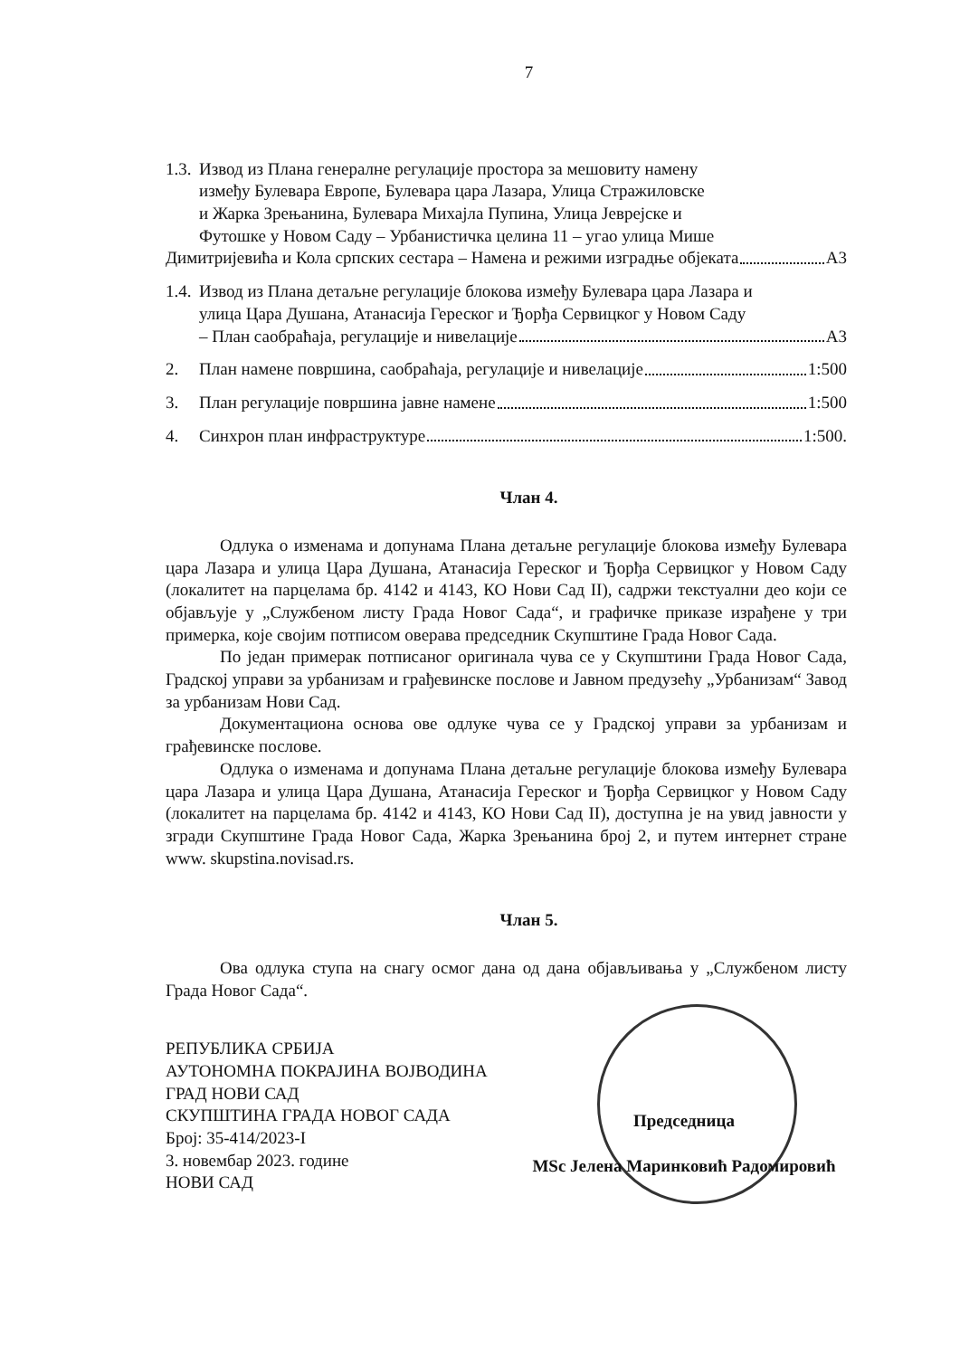7
1.3. Извод из Плана генералне регулације простора за мешовиту намену
између Булевара Европе, Булевара цара Лазара, Улица Стражиловске
и Жарка Зрењанина, Булевара Михајла Пупина, Улица Јеврејске и
Футошке у Новом Саду – Урбанистичка целина 11 – угао улица Мише
Димитријевића и Кола српских сестара – Намена и режими изградње објеката А3
1.4. Извод из Плана детаљне регулације блокова између Булевара цара Лазара и
улица Цара Душана, Атанасија Гереског и Ђорђа Сервицког у Новом Саду
– План саобраћаја, регулације и нивелације А3
2. План намене површина, саобраћаја, регулације и нивелације 1:500
3. План регулације површина јавне намене 1:500
4. Синхрон план инфраструктуре 1:500.
Члан 4.
Одлука о изменама и допунама Плана детаљне регулације блокова између Булевара цара Лазара и улица Цара Душана, Атанасија Гереског и Ђорђа Сервицког у Новом Саду (локалитет на парцелама бр. 4142 и 4143, КО Нови Сад II), садржи текстуални део који се објављује у „Службеном листу Града Новог Сада“, и графичке приказе израђене у три примерка, које својим потписом оверава председник Скупштине Града Новог Сада.
По један примерак потписаног оригинала чува се у Скупштини Града Новог Сада, Градској управи за урбанизам и грађевинске послове и Јавном предузећу „Урбанизам“ Завод за урбанизам Нови Сад.
Документациона основа ове одлуке чува се у Градској управи за урбанизам и грађевинске послове.
Одлука о изменама и допунама Плана детаљне регулације блокова између Булевара цара Лазара и улица Цара Душана, Атанасија Гереског и Ђорђа Сервицког у Новом Саду (локалитет на парцелама бр. 4142 и 4143, КО Нови Сад II), доступна је на увид јавности у згради Скупштине Града Новог Сада, Жарка Зрењанина број 2, и путем интернет стране www. skupstina.novisad.rs.
Члан 5.
Ова одлука ступа на снагу осмог дана од дана објављивања у „Службеном листу Града Новог Сада“.
РЕПУБЛИКА СРБИЈА
АУТОНОМНА ПОКРАЈИНА ВОЈВОДИНА
ГРАД НОВИ САД
СКУПШТИНА ГРАДА НОВОГ САДА
Број: 35-414/2023-I
3. новембар 2023. године
НОВИ САД
Председница
MSc Јелена Маринковић Радомировић